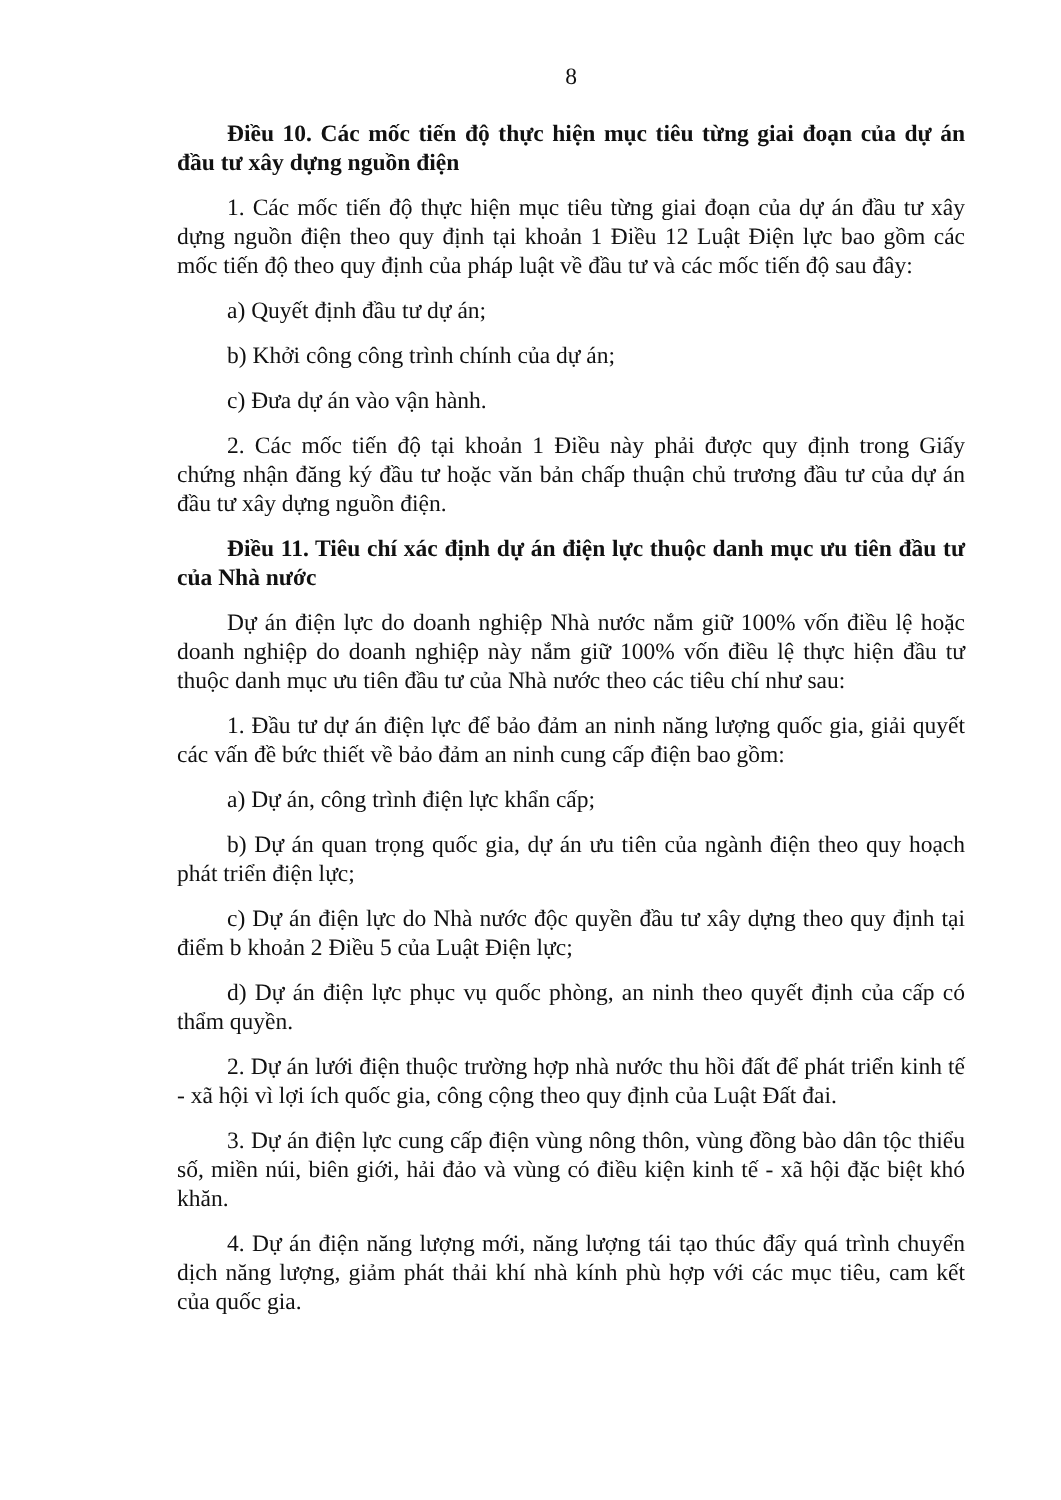8
Điều 10. Các mốc tiến độ thực hiện mục tiêu từng giai đoạn của dự án đầu tư xây dựng nguồn điện
1. Các mốc tiến độ thực hiện mục tiêu từng giai đoạn của dự án đầu tư xây dựng nguồn điện theo quy định tại khoản 1 Điều 12 Luật Điện lực bao gồm các mốc tiến độ theo quy định của pháp luật về đầu tư và các mốc tiến độ sau đây:
a) Quyết định đầu tư dự án;
b) Khởi công công trình chính của dự án;
c) Đưa dự án vào vận hành.
2. Các mốc tiến độ tại khoản 1 Điều này phải được quy định trong Giấy chứng nhận đăng ký đầu tư hoặc văn bản chấp thuận chủ trương đầu tư của dự án đầu tư xây dựng nguồn điện.
Điều 11. Tiêu chí xác định dự án điện lực thuộc danh mục ưu tiên đầu tư của Nhà nước
Dự án điện lực do doanh nghiệp Nhà nước nắm giữ 100% vốn điều lệ hoặc doanh nghiệp do doanh nghiệp này nắm giữ 100% vốn điều lệ thực hiện đầu tư thuộc danh mục ưu tiên đầu tư của Nhà nước theo các tiêu chí như sau:
1. Đầu tư dự án điện lực để bảo đảm an ninh năng lượng quốc gia, giải quyết các vấn đề bức thiết về bảo đảm an ninh cung cấp điện bao gồm:
a) Dự án, công trình điện lực khẩn cấp;
b) Dự án quan trọng quốc gia, dự án ưu tiên của ngành điện theo quy hoạch phát triển điện lực;
c) Dự án điện lực do Nhà nước độc quyền đầu tư xây dựng theo quy định tại điểm b khoản 2 Điều 5 của Luật Điện lực;
d) Dự án điện lực phục vụ quốc phòng, an ninh theo quyết định của cấp có thẩm quyền.
2. Dự án lưới điện thuộc trường hợp nhà nước thu hồi đất để phát triển kinh tế - xã hội vì lợi ích quốc gia, công cộng theo quy định của Luật Đất đai.
3. Dự án điện lực cung cấp điện vùng nông thôn, vùng đồng bào dân tộc thiểu số, miền núi, biên giới, hải đảo và vùng có điều kiện kinh tế - xã hội đặc biệt khó khăn.
4. Dự án điện năng lượng mới, năng lượng tái tạo thúc đẩy quá trình chuyển dịch năng lượng, giảm phát thải khí nhà kính phù hợp với các mục tiêu, cam kết của quốc gia.